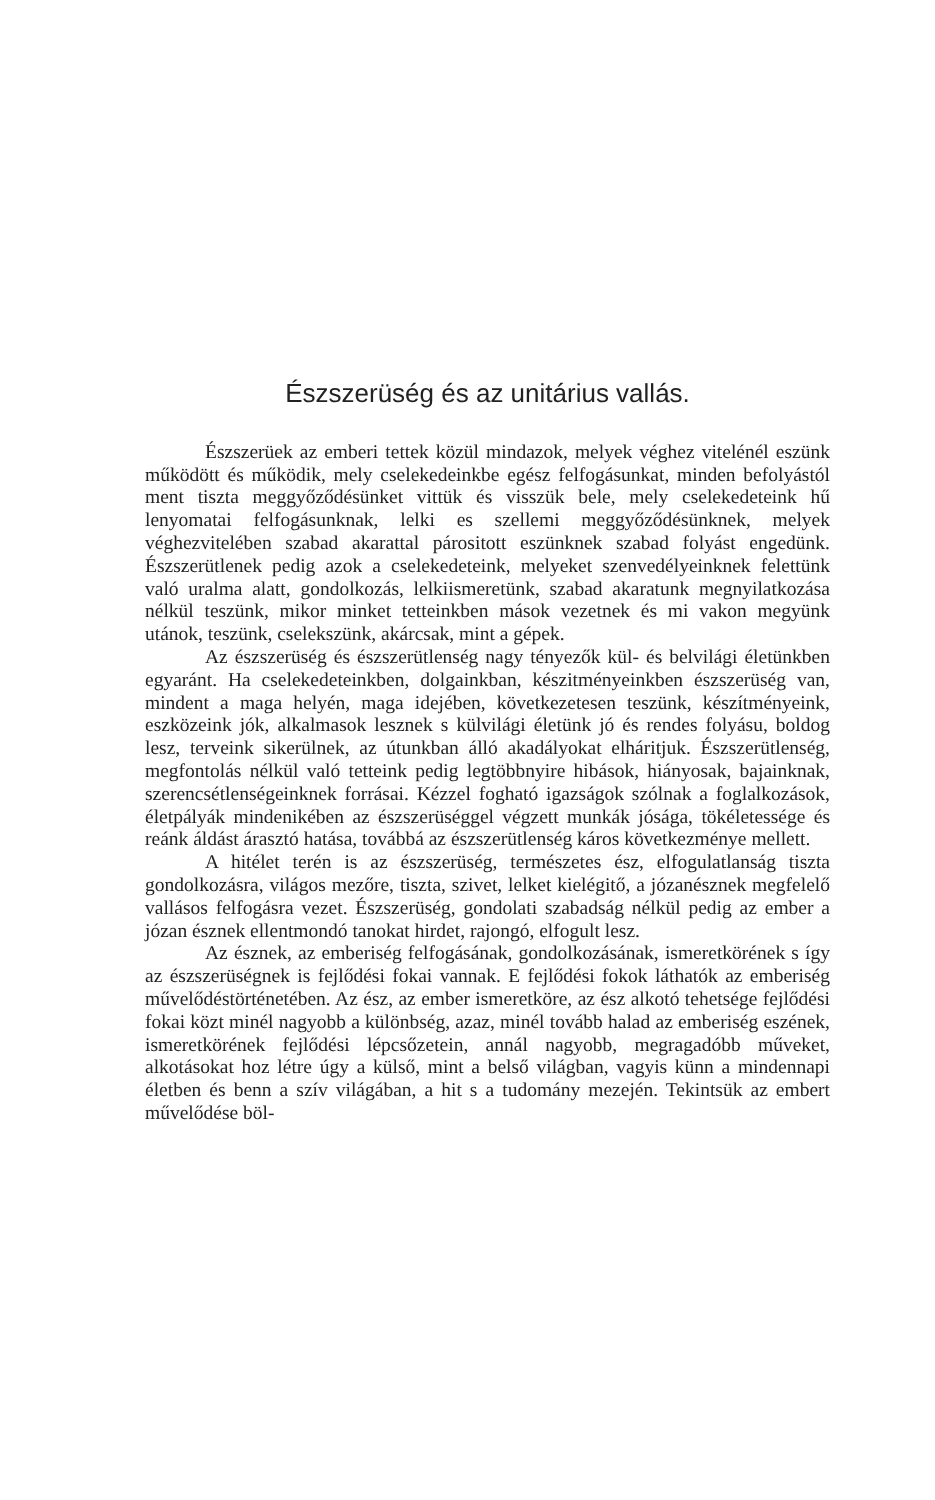Észszerüség és az unitárius vallás.
Észszerüek az emberi tettek közül mindazok, melyek véghez vitelénél eszünk működött és működik, mely cselekedeinkbe egész felfogásunkat, minden befolyástól ment tiszta meggyőződésünket vittük és visszük bele, mely cselekedeteink hű lenyomatai felfogásunknak, lelki es szellemi meggyőződésünknek, melyek véghezvitelében szabad akarattal párositott eszünknek szabad folyást engedünk. Észszerütlenek pedig azok a cselekedeteink, melyeket szenvedélyeinknek felettünk való uralma alatt, gondolkozás, lelkiismeretünk, szabad akaratunk megnyilatkozása nélkül teszünk, mikor minket tetteinkben mások vezetnek és mi vakon megyünk utánok, teszünk, cselekszünk, akárcsak, mint a gépek.
Az észszerüség és észszerütlenség nagy tényezők kül- és belvilági életünkben egyaránt. Ha cselekedeteinkben, dolgainkban, készitményeinkben észszerüség van, mindent a maga helyén, maga idejében, következetesen teszünk, készítményeink, eszközeink jók, alkalmasok lesznek s külvilági életünk jó és rendes folyásu, boldog lesz, terveink sikerülnek, az útunkban álló akadályokat elháritjuk. Észszerütlenség, megfontolás nélkül való tetteink pedig legtöbbnyire hibások, hiányosak, bajainknak, szerencsétlenségeinknek forrásai. Kézzel fogható igazságok szólnak a foglalkozások, életpályák mindenikében az észszerüséggel végzett munkák jósága, tökéletessége és reánk áldást árasztó hatása, továbbá az észszerütlenség káros következménye mellett.
A hitélet terén is az észszerüség, természetes ész, elfogulatlanság tiszta gondolkozásra, világos mezőre, tiszta, szivet, lelket kielégitő, a józanésznek megfelelő vallásos felfogásra vezet. Észszerüség, gondolati szabadság nélkül pedig az ember a józan észnek ellentmondó tanokat hirdet, rajongó, elfogult lesz.
Az észnek, az emberiség felfogásának, gondolkozásának, ismeretkörének s így az észszerüségnek is fejlődési fokai vannak. E fejlődési fokok láthatók az emberiség művelődéstörténetében. Az ész, az ember ismeretköre, az ész alkotó tehetsége fejlődési fokai közt minél nagyobb a különbség, azaz, minél tovább halad az emberiség eszének, ismeretkörének fejlődési lépcsőzetein, annál nagyobb, megragadóbb műveket, alkotásokat hoz létre úgy a külső, mint a belső világban, vagyis künn a mindennapi életben és benn a szív világában, a hit s a tudomány mezején. Tekintsük az embert művelődése böl-